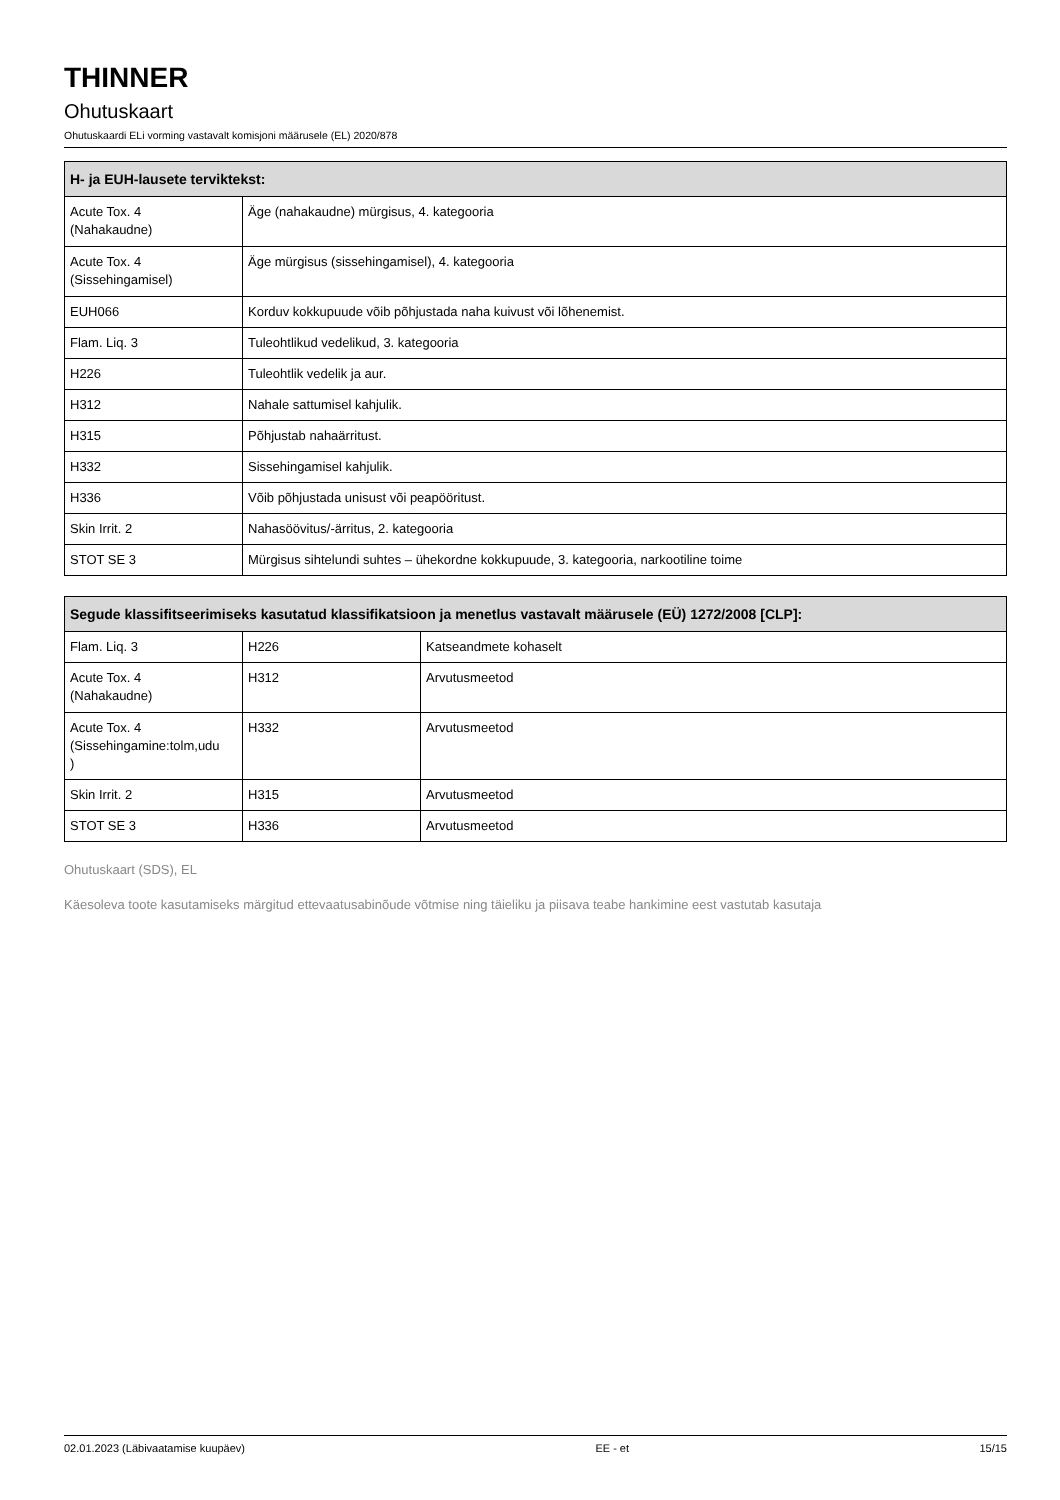THINNER
Ohutuskaart
Ohutuskaardi ELi vorming vastavalt komisjoni määrusele (EL) 2020/878
| H- ja EUH-lausete terviktekst: | |
| --- | --- |
| Acute Tox. 4 (Nahakaudne) | Äge (nahakaudne) mürgisus, 4. kategooria |
| Acute Tox. 4 (Sissehingamisel) | Äge mürgisus (sissehingamisel), 4. kategooria |
| EUH066 | Korduv kokkupuude võib põhjustada naha kuivust või lõhenemist. |
| Flam. Liq. 3 | Tuleohtlikud vedelikud, 3. kategooria |
| H226 | Tuleohtlik vedelik ja aur. |
| H312 | Nahale sattumisel kahjulik. |
| H315 | Põhjustab nahaärritust. |
| H332 | Sissehingamisel kahjulik. |
| H336 | Võib põhjustada unisust või peapööritust. |
| Skin Irrit. 2 | Nahasöövitus/-ärritus, 2. kategooria |
| STOT SE 3 | Mürgisus sihtelundi suhtes – ühekordne kokkupuude, 3. kategooria, narkootiline toime |
| Segude klassifitseerimiseks kasutatud klassifikatsioon ja menetlus vastavalt määrusele (EÜ) 1272/2008 [CLP]: | | |
| --- | --- | --- |
| Flam. Liq. 3 | H226 | Katseandmete kohaselt |
| Acute Tox. 4 (Nahakaudne) | H312 | Arvutusmeetod |
| Acute Tox. 4 (Sissehingamine:tolm,udu ) | H332 | Arvutusmeetod |
| Skin Irrit. 2 | H315 | Arvutusmeetod |
| STOT SE 3 | H336 | Arvutusmeetod |
Ohutuskaart (SDS), EL
Käesoleva toote kasutamiseks märgitud ettevaatusabinõude võtmise ning täieliku ja piisava teabe hankimine eest vastutab kasutaja
02.01.2023 (Läbivaatamise kuupäev) EE - et 15/15